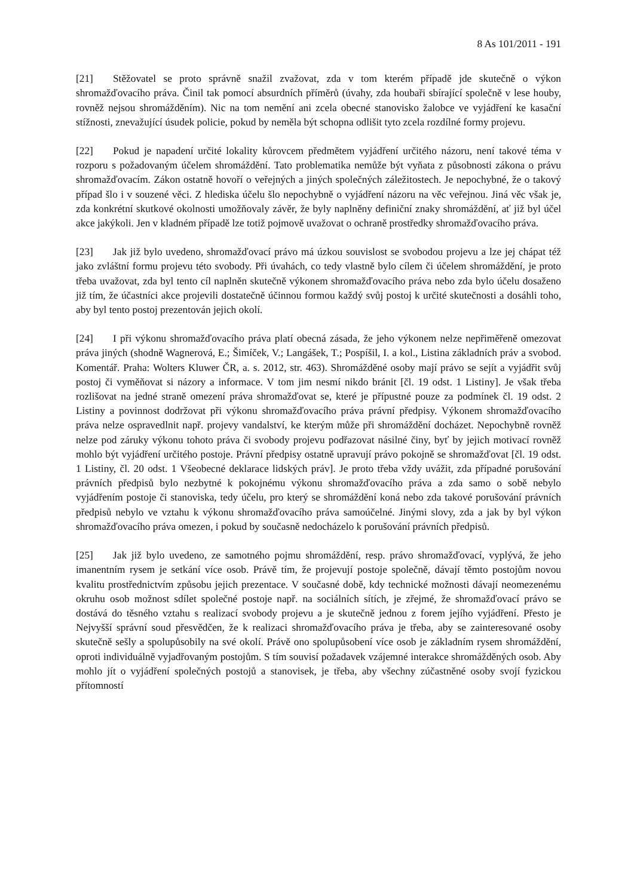8 As 101/2011 - 191
[21] Stěžovatel se proto správně snažil zvažovat, zda v tom kterém případě jde skutečně o výkon shromažďovacího práva. Činil tak pomocí absurdních příměrů (úvahy, zda houbaři sbírající společně v lese houby, rovněž nejsou shromážděním). Nic na tom nemění ani zcela obecné stanovisko žalobce ve vyjádření ke kasační stížnosti, znevažující úsudek policie, pokud by neměla být schopna odlišit tyto zcela rozdílné formy projevu.
[22] Pokud je napadení určité lokality kůrovcem předmětem vyjádření určitého názoru, není takové téma v rozporu s požadovaným účelem shromáždění. Tato problematika nemůže být vyňata z působnosti zákona o právu shromažďovacím. Zákon ostatně hovoří o veřejných a jiných společných záležitostech. Je nepochybné, že o takový případ šlo i v souzené věci. Z hlediska účelu šlo nepochybně o vyjádření názoru na věc veřejnou. Jiná věc však je, zda konkrétní skutkové okolnosti umožňovaly závěr, že byly naplněny definiční znaky shromáždění, ať již byl účel akce jakýkoli. Jen v kladném případě lze totiž pojmově uvažovat o ochraně prostředky shromažďovacího práva.
[23] Jak již bylo uvedeno, shromažďovací právo má úzkou souvislost se svobodou projevu a lze jej chápat též jako zvláštní formu projevu této svobody. Při úvahách, co tedy vlastně bylo cílem či účelem shromáždění, je proto třeba uvažovat, zda byl tento cíl naplněn skutečně výkonem shromažďovacího práva nebo zda bylo účelu dosaženo již tím, že účastníci akce projevili dostatečně účinnou formou každý svůj postoj k určité skutečnosti a dosáhli toho, aby byl tento postoj prezentován jejich okolí.
[24] I při výkonu shromažďovacího práva platí obecná zásada, že jeho výkonem nelze nepřiměřeně omezovat práva jiných (shodně Wagnerová, E.; Šimíček, V.; Langášek, T.; Pospíšil, I. a kol., Listina základních práv a svobod. Komentář. Praha: Wolters Kluwer ČR, a. s. 2012, str. 463). Shromážděné osoby mají právo se sejít a vyjádřit svůj postoj či vyměňovat si názory a informace. V tom jim nesmí nikdo bránit [čl. 19 odst. 1 Listiny]. Je však třeba rozlišovat na jedné straně omezení práva shromažďovat se, které je přípustné pouze za podmínek čl. 19 odst. 2 Listiny a povinnost dodržovat při výkonu shromažďovacího práva právní předpisy. Výkonem shromažďovacího práva nelze ospravedlnit např. projevy vandalství, ke kterým může při shromáždění docházet. Nepochybně rovněž nelze pod záruky výkonu tohoto práva či svobody projevu podřazovat násilné činy, byť by jejich motivací rovněž mohlo být vyjádření určitého postoje. Právní předpisy ostatně upravují právo pokojně se shromažďovat [čl. 19 odst. 1 Listiny, čl. 20 odst. 1 Všeobecné deklarace lidských práv]. Je proto třeba vždy uvážit, zda případné porušování právních předpisů bylo nezbytné k pokojnému výkonu shromažďovacího práva a zda samo o sobě nebylo vyjádřením postoje či stanoviska, tedy účelu, pro který se shromáždění koná nebo zda takové porušování právních předpisů nebylo ve vztahu k výkonu shromažďovacího práva samoúčelné. Jinými slovy, zda a jak by byl výkon shromažďovacího práva omezen, i pokud by současně nedocházelo k porušování právních předpisů.
[25] Jak již bylo uvedeno, ze samotného pojmu shromáždění, resp. právo shromažďovací, vyplývá, že jeho imanentním rysem je setkání více osob. Právě tím, že projevují postoje společně, dávají těmto postojům novou kvalitu prostřednictvím způsobu jejich prezentace. V současné době, kdy technické možnosti dávají neomezenému okruhu osob možnost sdílet společné postoje např. na sociálních sítích, je zřejmé, že shromažďovací právo se dostává do těsného vztahu s realizací svobody projevu a je skutečně jednou z forem jejího vyjádření. Přesto je Nejvyšší správní soud přesvědčen, že k realizaci shromažďovacího práva je třeba, aby se zainteresované osoby skutečně sešly a spolupůsobily na své okolí. Právě ono spolupůsobení více osob je základním rysem shromáždění, oproti individuálně vyjadřovaným postojům. S tím souvisí požadavek vzájemné interakce shromážděných osob. Aby mohlo jít o vyjádření společných postojů a stanovisek, je třeba, aby všechny zúčastněné osoby svojí fyzickou přítomností